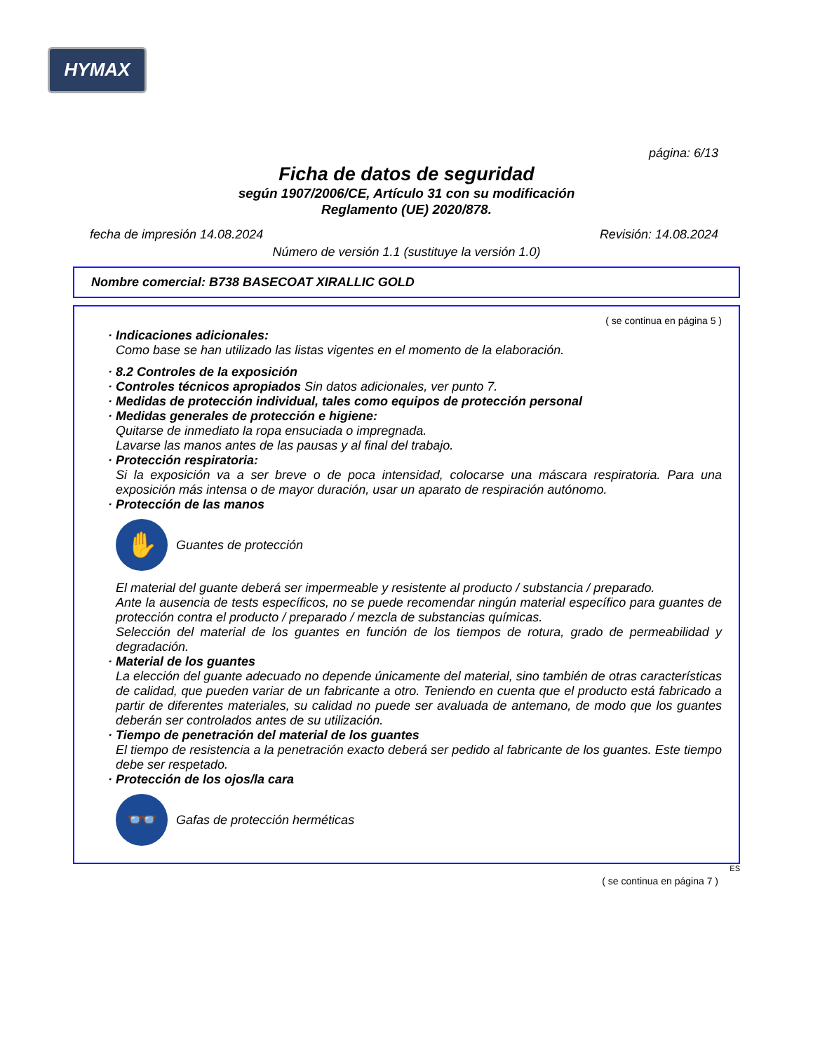HYMAX
página: 6/13
Ficha de datos de seguridad
según 1907/2006/CE, Artículo 31 con su modificación
Reglamento (UE) 2020/878.
fecha de impresión 14.08.2024 Revisión: 14.08.2024
Número de versión 1.1 (sustituye la versión 1.0)
Nombre comercial: B738 BASECOAT XIRALLIC GOLD
( se continua en página 5 )
· Indicaciones adicionales:
Como base se han utilizado las listas vigentes en el momento de la elaboración.
· 8.2 Controles de la exposición
· Controles técnicos apropiados Sin datos adicionales, ver punto 7.
· Medidas de protección individual, tales como equipos de protección personal
· Medidas generales de protección e higiene:
Quitarse de inmediato la ropa ensuciada o impregnada.
Lavarse las manos antes de las pausas y al final del trabajo.
· Protección respiratoria:
Si la exposición va a ser breve o de poca intensidad, colocarse una máscara respiratoria. Para una exposición más intensa o de mayor duración, usar un aparato de respiración autónomo.
· Protección de las manos
✋
Guantes de protección
El material del guante deberá ser impermeable y resistente al producto / substancia / preparado.
Ante la ausencia de tests específicos, no se puede recomendar ningún material específico para guantes de protección contra el producto / preparado / mezcla de substancias químicas.
Selección del material de los guantes en función de los tiempos de rotura, grado de permeabilidad y degradación.
· Material de los guantes
La elección del guante adecuado no depende únicamente del material, sino también de otras características de calidad, que pueden variar de un fabricante a otro. Teniendo en cuenta que el producto está fabricado a partir de diferentes materiales, su calidad no puede ser avaluada de antemano, de modo que los guantes deberán ser controlados antes de su utilización.
· Tiempo de penetración del material de los guantes
El tiempo de resistencia a la penetración exacto deberá ser pedido al fabricante de los guantes. Este tiempo debe ser respetado.
· Protección de los ojos/la cara
👓
Gafas de protección herméticas
ES
( se continua en página 7 )